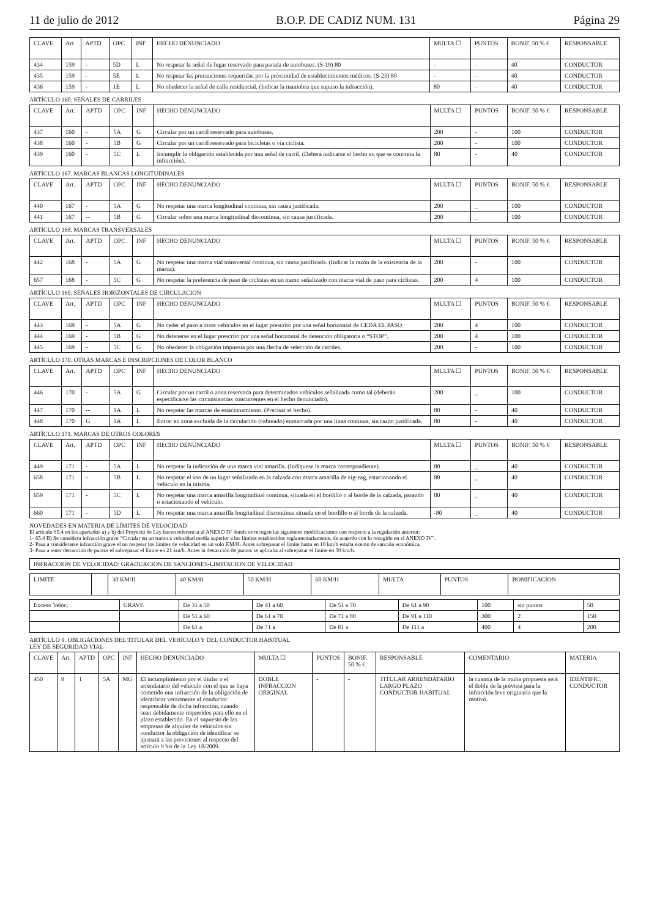11 de julio de 2012 B.O.P. DE CADIZ NUM. 131 Página 29
| CLAVE | Art | APTD | OPC | INF | HECHO DENUNCIADO | MULTA ☐ | PUNTOS | BONIF. 50 % € | RESPONSABLE |
| --- | --- | --- | --- | --- | --- | --- | --- | --- | --- |
| 434 | 159 | - | 5D | L | No respetar la señal de lugar reservado para parada de autobuses. (S-19) 80 | - | - | 40 | CONDUCTOR |
| 435 | 159 | - | 5E | L | No respetar las precauciones requeridas por la proximidad de establecimientos médicos. (S-23) 80 | - | - | 40 | CONDUCTOR |
| 436 | 159 | - | 1E | L | No obedecer la señal de calle residencial. (Indicar la maniobra que supuso la infracción). | 80 | - | 40 | CONDUCTOR |
ARTÍCULO 160. SEÑALES DE CARRILES
| CLAVE | Art. | APTD | OPC | INF | HECHO DENUNCIADO | MULTA ☐ | PUNTOS | BONIF. 50 % € | RESPONSABLE |
| --- | --- | --- | --- | --- | --- | --- | --- | --- | --- |
| 437 | 160 | - | 5A | G | Circular por un carril reservado para autobuses. | 200 | - | 100 | CONDUCTOR |
| 438 | 160 | - | 5B | G | Circular por un carril reservado para bicicletas o vía ciclista. | 200 | - | 100 | CONDUCTOR |
| 439 | 160 | - | 5C | L | Incumplir la obligación establecida por una señal de carril. (Deberá indicarse el hecho en que se concreta la infracción). | 80 | - | 40 | CONDUCTOR |
ARTÍCULO 167. MARCAS BLANCAS LONGITUDINALES
| CLAVE | Art. | APTD | OPC | INF | HECHO DENUNCIADO | MULTA ☐ | PUNTOS | BONIF. 50 % € | RESPONSABLE |
| --- | --- | --- | --- | --- | --- | --- | --- | --- | --- |
| 440 | 167 | - | 5A | G | No respetar una marca longitudinal continua, sin causa justificada. | 200 | _ | 100 | CONDUCTOR |
| 441 | 167 | -- | 5B | G | Circular sobre una marca longitudinal discontinua, sin causa justificada. | 200 | _ | 100 | CONDUCTOR |
ARTÍCULO 168. MARCAS TRANSVERSALES
| CLAVE | Art. | APTD | OPC | INF | HECHO DENUNCIADO | MULTA ☐ | PUNTOS | BONIF. 50 % € | RESPONSABLE |
| --- | --- | --- | --- | --- | --- | --- | --- | --- | --- |
| 442 | 168 | - | 5A | G | No respetar una marca vial transversal continua, sin causa justificada. (Indicar la razón de la existencia de la marca). | 200 | - | 100 | CONDUCTOR |
| 657 | 168 | - | 5C | G | No respetar la preferencia de paso de ciclistas en un tramo señalizado con marca vial de paso para ciclistas. | 200 | 4 | 100 | CONDUCTOR |
ARTÍCULO 169. SEÑALES HORIZONTALES DE CIRCULACION
| CLAVE | Art. | APTD | OPC | INF | HECHO DENUNCIADO | MULTA ☐ | PUNTOS | BONIF. 50 % € | RESPONSABLE |
| --- | --- | --- | --- | --- | --- | --- | --- | --- | --- |
| 443 | 169 | - | 5A | G | No ceder el paso a otros vehículos en el lugar prescrito por una señal horizontal de CEDA EL PASO | 200 | 4 | 100 | CONDUCTOR |
| 444 | 169 | - | 5B | G | No detenerse en el lugar prescrito por una señal horizontal de detención obligatoria o “STOP”. | 200 | 4 | 100 | CONDUCTOR |
| 445 | 169 | - | 5C | G | No obedecer la obligación impuesta por una flecha de selección de carriles. | 200 | - | 100 | CONDUCTOR |
ARTÍCULO 170. OTRAS MARCAS E INSCRIPCIONES DE COLOR BLANCO
| CLAVE | Art. | APTD | OPC | INF | HECHO DENUNCIADO | MULTA ☐ | PUNTOS | BONIF. 50 % € | RESPONSABLE |
| --- | --- | --- | --- | --- | --- | --- | --- | --- | --- |
| 446 | 170 | - | 5A | G | Circular por un carril o zona reservada para determinados vehículos señalizada como tal (deberán especificarse las circunstancias concurrentes en el hecho denunciado). | 200 | _ | 100 | CONDUCTOR |
| 447 | 170 | -- | 1A | L | No respetar las marcas de estacionamiento. (Precisar el hecho). | 80 | - | 40 | CONDUCTOR |
| 448 | 170 | G | 1A | L | Entrar en zona excluida de la circulación (cebreado) enmarcada por una línea continua, sin razón justificada. | 80 | - | 40 | CONDUCTOR |
ARTÍCULO 171. MARCAS DE OTROS COLORES
| CLAVE | Art. | APTD | OPC | INF | HECHO DENUNCIADO | MULTA ☐ | PUNTOS | BONIF. 50 % € | RESPONSABLE |
| --- | --- | --- | --- | --- | --- | --- | --- | --- | --- |
| 449 | 171 | - | 5A | L | No respetar la indicación de una marca vial amarilla. (Indíquese la marca correspondiente). | 80 | _ | 40 | CONDUCTOR |
| 658 | 171 | - | 5B | L | No respetar el uso de un lugar señalizado en la calzada con marca amarilla de zig-zag, estacionando el vehículo en la misma. | 80 | _ | 40 | CONDUCTOR |
| 659 | 171 | - | 5C | L | No respetar una marca amarilla longitudinal contínua, situada en el bordillo o al borde de la calzada, parando o estacionando el vehículo. | 80 | _ | 40 | CONDUCTOR |
| 660 | 171 | - | 5D | L | No respetar una marca amarilla longitudinal discontínua situada en el bordillo o al borde de la calzada. | -80 | _ | 40 | CONDUCTOR |
NOVEDADES EN MATERIA DE LÍMITES DE VELOCIDAD
El artículo 65.4 en los apartados a) y b) del Proyecto de Ley hacen referencia al ANEXO IV donde se recogen las siguientes modificaciones con respecto a la regulación anterior:
1- 65.4 B) Se considera infracción grave “Circular en un tramo a velocidad media superior a los límites establecidos reglamentariamente, de acuerdo con lo recogido en el ANEXO IV”.
2- Pasa a considerarse infracción grave el no respetar los límites de velocidad en un solo KM/H. Antes sobrepasar el límite hasta en 10 km/h estaba exento de sanción económica.
3- Pasa a tener detracción de puntos el sobrepasar el límite en 21 km/h. Antes la detracción de puntos se aplicaba al sobrepasar el límite en 30 km/h.
| INFRACCION DE VELOCIDAD: GRADUACION DE SANCIONES-LIMITACION DE VELOCIDAD |
| LIMITE | | 30 KM/H | 40 KM/H | 50 KM/H | 60 KM/H | MULTA | PUNTOS | BONIFICACION |
| --- | --- | --- | --- | --- | --- | --- | --- | --- |
| Exceso Veloc. | GRAVE | De 31 a 50 | De 41 a 60 | De 51 a 70 | De 61 a 90 | 100 | sin puntos | 50 |
| | | De 51 a 60 | De 61 a 70 | De 71 a 80 | De 91 a 110 | 300 | 2 | 150 |
| | | De 61 a | De 71 a | De 81 a | De 111 a | 400 | 4 | 200 |
ARTÍCULO 9. OBLIGACIONES DEL TITULAR DEL VEHÍCULO Y DEL CONDUCTOR HABITUAL
LEY DE SEGURIDAD VIAL
| CLAVE | Art. | APTD | OPC | INF | HECHO DENUNCIADO | MULTA ☐ | PUNTOS | BONIF. 50 % € | RESPONSABLE | COMENTARIO | MATERIA |
| --- | --- | --- | --- | --- | --- | --- | --- | --- | --- | --- | --- |
| 450 | 9 | 1 | 5A | MG | El incumplimiento por el titular o el arrendatario del vehículo con el que se haya cometido una infracción de la obligación de identificar verazmente al conductor responsable de dicha infracción, cuando sean debidamente requeridos para ello en el plazo establecido. En el supuesto de las empresas de alquiler de vehículos sin conductor la obligación de identificar se ajustará a las previsiones al respecto del artículo 9 bis de la Ley 18/2009. | DOBLE INFRACCION ORIGINAL | - | - | TITULAR ARRENDATARIO LARGO PLAZO CONDUCTOR HABITUAL | la cuantía de la multa propuesta será el doble de la prevista para la infracción leve originaria que la motivó. | IDENTIFIC. CONDUCTOR |